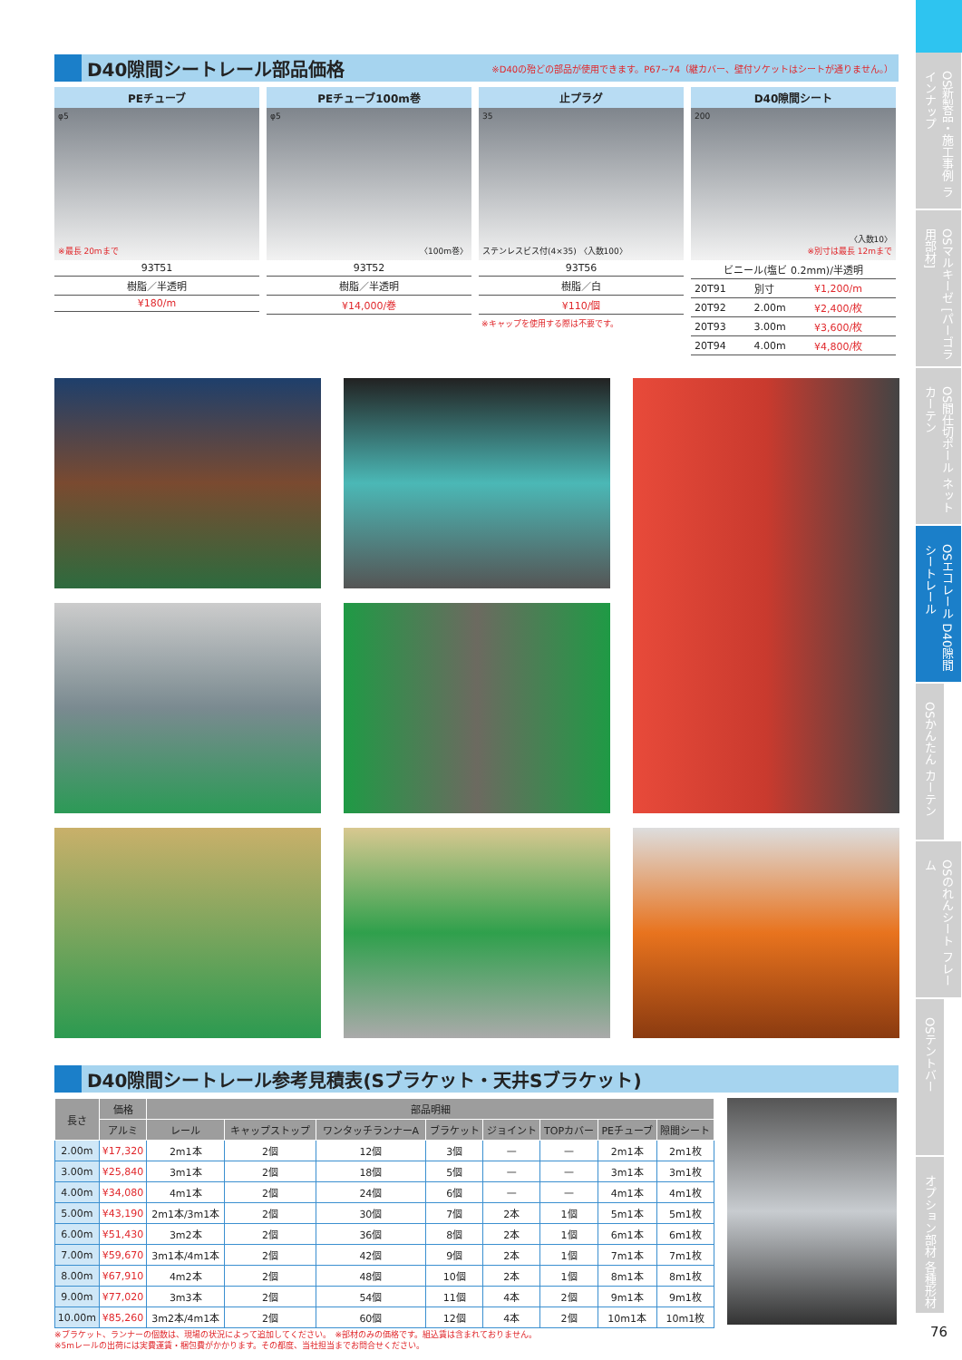D40隙間シートレール部品価格
※D40の殆どの部品が使用できます。P67~74（継カバー、壁付ソケットはシートが通りません。）
PEチューブ
φ5
※最長 20mまで
93T51
樹脂／半透明
¥180/m
PEチューブ100m巻
φ5
〈100m巻〉
93T52
樹脂／半透明
¥14,000/巻
止プラグ
35
ステンレスビス付(4×35) 〈入数100〉
93T56
樹脂／白
¥110/個
※キャップを使用する際は不要です。
D40隙間シート
200
〈入数10〉
※別寸は最長 12mまで
ビニール(塩ビ 0.2mm)/半透明
| 20T91 | 別寸 | ¥1,200/m |
| 20T92 | 2.00m | ¥2,400/枚 |
| 20T93 | 3.00m | ¥3,600/枚 |
| 20T94 | 4.00m | ¥4,800/枚 |
D40隙間シートレール参考見積表(Sブラケット・天井Sブラケット)
| 長さ | 価格 | 部品明細 | | | | | | | |
| --- | --- | --- | --- | --- | --- | --- | --- | --- | --- |
| | アルミ | レール | キャップストップ | ワンタッチランナーA | ブラケット | ジョイント | TOPカバー | PEチューブ | 隙間シート |
| 2.00m | ¥17,320 | 2m1本 | 2個 | 12個 | 3個 | — | — | 2m1本 | 2m1枚 |
| 3.00m | ¥25,840 | 3m1本 | 2個 | 18個 | 5個 | — | — | 3m1本 | 3m1枚 |
| 4.00m | ¥34,080 | 4m1本 | 2個 | 24個 | 6個 | — | — | 4m1本 | 4m1枚 |
| 5.00m | ¥43,190 | 2m1本/3m1本 | 2個 | 30個 | 7個 | 2本 | 1個 | 5m1本 | 5m1枚 |
| 6.00m | ¥51,430 | 3m2本 | 2個 | 36個 | 8個 | 2本 | 1個 | 6m1本 | 6m1枚 |
| 7.00m | ¥59,670 | 3m1本/4m1本 | 2個 | 42個 | 9個 | 2本 | 1個 | 7m1本 | 7m1枚 |
| 8.00m | ¥67,910 | 4m2本 | 2個 | 48個 | 10個 | 2本 | 1個 | 8m1本 | 8m1枚 |
| 9.00m | ¥77,020 | 3m3本 | 2個 | 54個 | 11個 | 4本 | 2個 | 9m1本 | 9m1枚 |
| 10.00m | ¥85,260 | 3m2本/4m1本 | 2個 | 60個 | 12個 | 4本 | 2個 | 10m1本 | 10m1枚 |
※ブラケット、ランナーの個数は、現場の状況によって追加してください。　※部材のみの価格です。組込賃は含まれておりません。
※5mレールの出荷には実費運賃・梱包費がかかります。その都度、当社担当までお問合せください。
OS新製品・施工事例 ラインナップ
OSマルキーゼ [パーゴラ用部材]
OS間仕切ポール ネットカーテン
OSエコレール D40隙間シートレール
OSかんたん カーテン
OSのれんシート フレーム
OSテントバー
オプション部材 各種形材
76